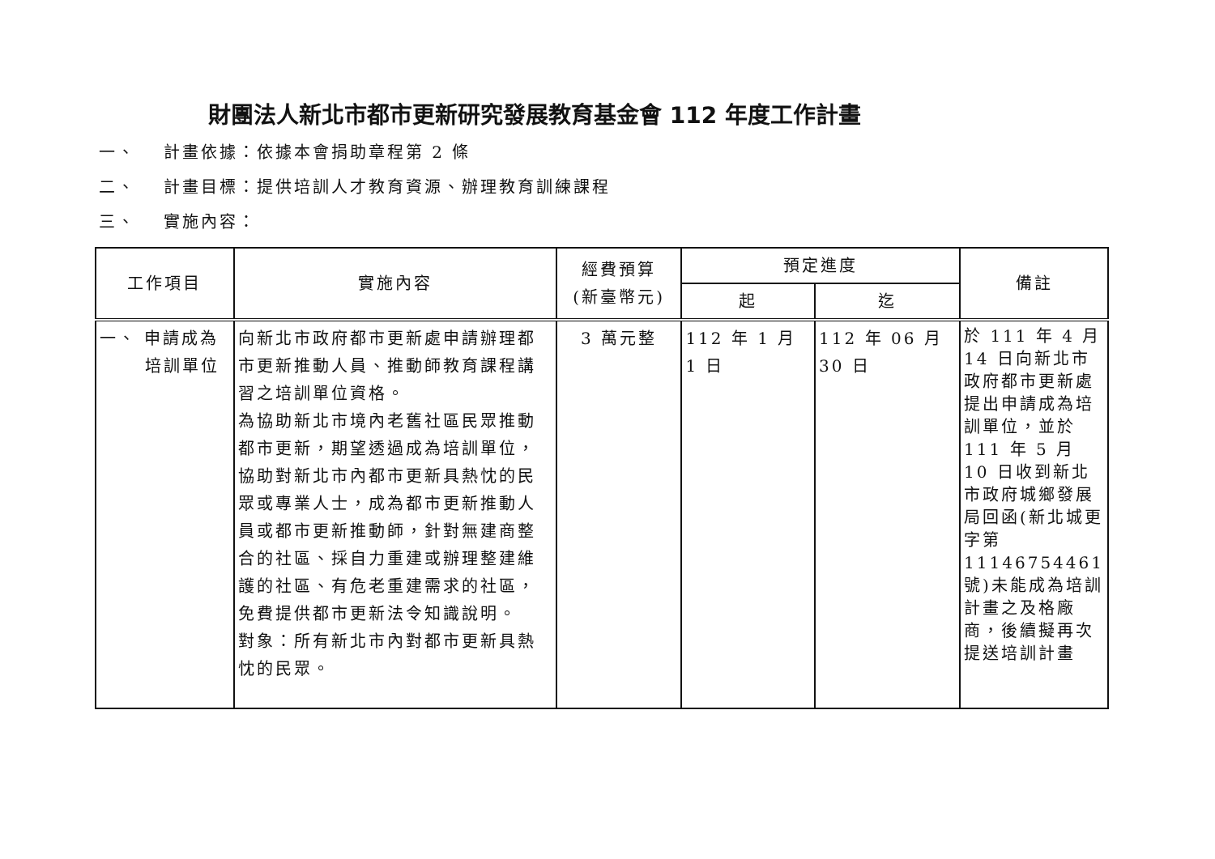財團法人新北市都市更新研究發展教育基金會 112 年度工作計畫
一、 計畫依據：依據本會捐助章程第 2 條
二、 計畫目標：提供培訓人才教育資源、辦理教育訓練課程
三、 實施內容：
| 工作項目 | 實施內容 | 經費預算 (新臺幣元) | 預定進度 | | 備註 |
| --- | --- | --- | --- | --- | --- |
| | | | 起 | 迄 | |
| 一、 申請成為 培訓單位 | 向新北市政府都市更新處申請辦理都市更新推動人員、推動師教育課程講習之培訓單位資格。 為協助新北市境內老舊社區民眾推動都市更新，期望透過成為培訓單位，協助對新北市內都市更新具熱忱的民眾或專業人士，成為都市更新推動人員或都市更新推動師，針對無建商整合的社區、採自力重建或辦理整建維護的社區、有危老重建需求的社區，免費提供都市更新法令知識說明。 對象：所有新北市內對都市更新具熱忱的民眾。 | 3 萬元整 | 112 年 1 月 1 日 | 112 年 06 月 30 日 | 於 111 年 4 月 14 日向新北市政府都市更新處提出申請成為培訓單位，並於 111 年 5 月 10 日收到新北市政府城鄉發展局回函(新北城更字第 11146754461 號)未能成為培訓計畫之及格廠商，後續擬再次提送培訓計畫 |